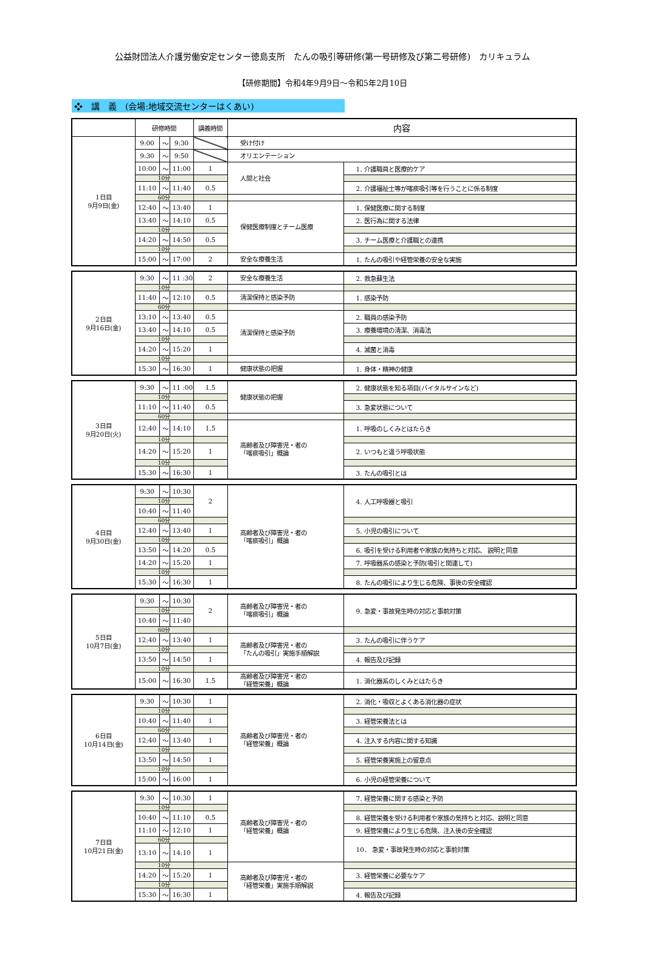公益財団法人介護労働安定センター徳島支所　たんの吸引等研修(第一号研修及び第二号研修)　カリキュラム
【研修期間】令和4年9月9日～令和5年2月10日
❖　講　義　(会場:地域交流センターはくあい)
| | 研修時間 | | | 講義時間 | 内容 | |
| --- | --- | --- | --- | --- | --- | --- |
| 1日目 9月9日(金) | 9:00 | ～ | 9:30 | | 受け付け | |
| | 9:30 | ～ | 9:50 | | オリエンテーション | |
| | 10:00 | ～ | 11:00 | 1 | 人間と社会 | 1. 介護職員と医療的ケア |
| | 10分 | | | | | |
| | 11:10 | ～ | 11:40 | 0.5 | | 2. 介護福祉士等が喀痰吸引等を行うことに係る制度 |
| | 60分 | | | | | |
| | 12:40 | ～ | 13:40 | 1 | 保健医療制度とチーム医療 | 1. 保健医療に関する制度 |
| | 13:40 | ～ | 14:10 | 0.5 | | 2. 医行為に関する法律 |
| | 10分 | | | | | |
| | 14:20 | ～ | 14:50 | 0.5 | | 3. チーム医療と介護職との連携 |
| | 10分 | | | | | |
| | 15:00 | ～ | 17:00 | 2 | 安全な療養生活 | 1. たんの吸引や経管栄養の安全な実施 |
| 2日目 9月16日(金) | 9:30 | ～ | 11 :30 | 2 | 安全な療養生活 | 2. 救急蘇生法 |
| | 10分 | | | | | |
| | 11:40 | ～ | 12:10 | 0.5 | 清潔保持と感染予防 | 1. 感染予防 |
| | 60分 | | | | | |
| | 13:10 | ～ | 13:40 | 0.5 | 清潔保持と感染予防 | 2. 職員の感染予防 |
| | 13:40 | ～ | 14:10 | 0.5 | | 3. 療養環境の清潔、消毒法 |
| | 10分 | | | | | |
| | 14:20 | ～ | 15:20 | 1 | | 4. 滅菌と消毒 |
| | 10分 | | | | | |
| | 15:30 | ～ | 16:30 | 1 | 健康状態の把握 | 1. 身体・精神の健康 |
| 3日目 9月20日(火) | 9:30 | ～ | 11 :00 | 1.5 | 健康状態の把握 | 2. 健康状態を知る項目(バイタルサインなど) |
| | 10分 | | | | | |
| | 11:10 | ～ | 11:40 | 0.5 | | 3. 急変状態について |
| | 60分 | | | | | |
| | 12:40 | ～ | 14:10 | 1.5 | 高齢者及び障害児・者の 「喀痰吸引」概論 | 1. 呼吸のしくみとはたらき |
| | 10分 | | | | | |
| | 14:20 | ～ | 15:20 | 1 | | 2. いつもと違う呼吸状態 |
| | 10分 | | | | | |
| | 15:30 | ～ | 16:30 | 1 | | 3. たんの吸引とは |
| 4日目 9月30日(金) | 9:30 | ～ | 10:30 | 2 | 高齢者及び障害児・者の 「喀痰吸引」概論 | 4. 人工呼吸器と吸引 |
| | 10分 | | | | | |
| | 10:40 | ～ | 11:40 | | | |
| | 60分 | | | | | |
| | 12:40 | ～ | 13:40 | 1 | | 5. 小児の吸引について |
| | 10分 | | | | | |
| | 13:50 | ～ | 14:20 | 0.5 | | 6. 吸引を受ける利用者や家族の気持ちと対応、 説明と同意 |
| | 14:20 | ～ | 15:20 | 1 | | 7. 呼吸器系の感染と予防(吸引と関連して) |
| | 10分 | | | | | |
| | 15:30 | ～ | 16:30 | 1 | | 8. たんの吸引により生じる危険、事後の安全確認 |
| 5日目 10月7日(金) | 9:30 | ～ | 10:30 | 2 | 高齢者及び障害児・者の 「喀痰吸引」概論 | 9. 急変・事故発生時の対応と事前対策 |
| | 10分 | | | | | |
| | 10:40 | ～ | 11:40 | | | |
| | 60分 | | | | | |
| | 12:40 | ～ | 13:40 | 1 | 高齢者及び障害児・者の 「たんの吸引」実施手順解説 | 3. たんの吸引に伴うケア |
| | 10分 | | | | | |
| | 13:50 | ～ | 14:50 | 1 | | 4. 報告及び記録 |
| | 10分 | | | | | |
| | 15:00 | ～ | 16:30 | 1.5 | 高齢者及び障害児・者の 「経管栄養」概論 | 1. 消化器系のしくみとはたらき |
| 6日目 10月14日(金) | 9:30 | ～ | 10:30 | 1 | 高齢者及び障害児・者の 「経管栄養」概論 | 2. 消化・吸収とよくある消化器の症状 |
| | 10分 | | | | | |
| | 10:40 | ～ | 11:40 | 1 | | 3. 経管栄養法とは |
| | 60分 | | | | | |
| | 12:40 | ～ | 13:40 | 1 | | 4. 注入する内容に関する知識 |
| | 10分 | | | | | |
| | 13:50 | ～ | 14:50 | 1 | | 5. 経管栄養実施上の留意点 |
| | 10分 | | | | | |
| | 15:00 | ～ | 16:00 | 1 | | 6. 小児の経管栄養について |
| 7日目 10月21日(金) | 9:30 | ～ | 10:30 | 1 | 高齢者及び障害児・者の 「経管栄養」概論 | 7. 経管栄養に関する感染と予防 |
| | 10分 | | | | | |
| | 10:40 | ～ | 11:10 | 0.5 | | 8. 経管栄養を受ける利用者や家族の気持ちと対応、説明と同意 |
| | 11:10 | ～ | 12:10 | 1 | | 9. 経管栄養により生じる危険、注入後の安全確認 |
| | 60分 | | | | | 10． 急変・事故発生時の対応と事前対策 |
| | 13:10 | ～ | 14:10 | 1 | | |
| | 10分 | | | | 高齢者及び障害児・者の 「経管栄養」実施手順解説 | |
| | 14:20 | ～ | 15:20 | 1 | | 3. 経管栄養に必要なケア |
| | 10分 | | | | | |
| | 15:30 | ～ | 16:30 | 1 | | 4. 報告及び記録 |